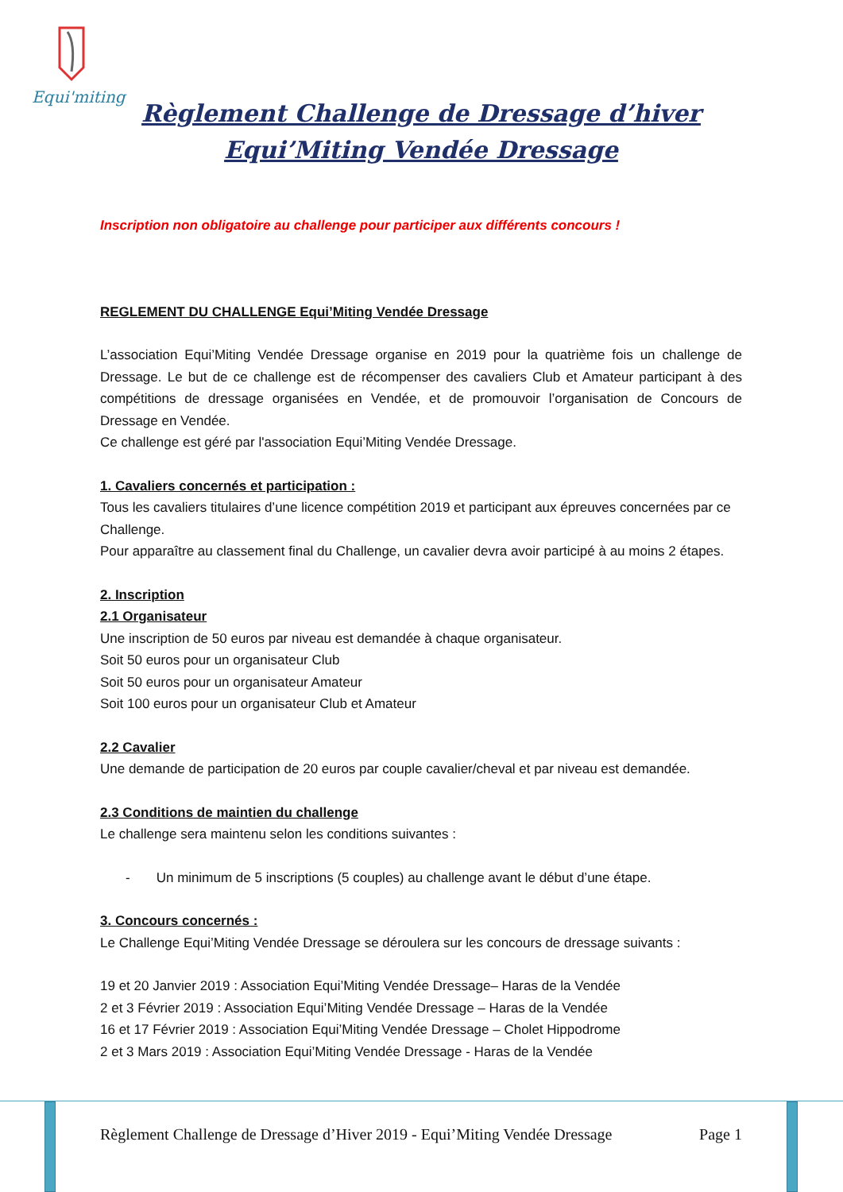Equi'miting
Règlement Challenge de Dressage d’hiver
Equi’Miting Vendée Dressage
Inscription non obligatoire au challenge pour participer aux différents concours !
REGLEMENT DU CHALLENGE Equi’Miting Vendée Dressage
L’association Equi’Miting Vendée Dressage organise en 2019 pour la quatrième fois un challenge de Dressage. Le but de ce challenge est de récompenser des cavaliers Club et Amateur participant à des compétitions de dressage organisées en Vendée, et de promouvoir l’organisation de Concours de Dressage en Vendée.
Ce challenge est géré par l'association Equi’Miting Vendée Dressage.
1. Cavaliers concernés et participation :
Tous les cavaliers titulaires d’une licence compétition 2019 et participant aux épreuves concernées par ce Challenge.
Pour apparaître au classement final du Challenge, un cavalier devra avoir participé à au moins 2 étapes.
2. Inscription
2.1 Organisateur
Une inscription de 50 euros par niveau est demandée à chaque organisateur.
Soit 50 euros pour un organisateur Club
Soit 50 euros pour un organisateur Amateur
Soit 100 euros pour un organisateur Club et Amateur
2.2 Cavalier
Une demande de participation de 20 euros par couple cavalier/cheval et par niveau est demandée.
2.3 Conditions de maintien du challenge
Le challenge sera maintenu selon les conditions suivantes :
- Un minimum de 5 inscriptions (5 couples) au challenge avant le début d’une étape.
3. Concours concernés :
Le Challenge Equi’Miting Vendée Dressage se déroulera sur les concours de dressage suivants :
19 et 20 Janvier 2019 : Association Equi’Miting Vendée Dressage– Haras de la Vendée
2 et 3 Février 2019 : Association Equi’Miting Vendée Dressage – Haras de la Vendée
16 et 17 Février 2019 : Association Equi’Miting Vendée Dressage – Cholet Hippodrome
2 et 3 Mars 2019 : Association Equi’Miting Vendée Dressage - Haras de la Vendée
Règlement Challenge de Dressage d’Hiver 2019 - Equi’Miting Vendée Dressage Page 1